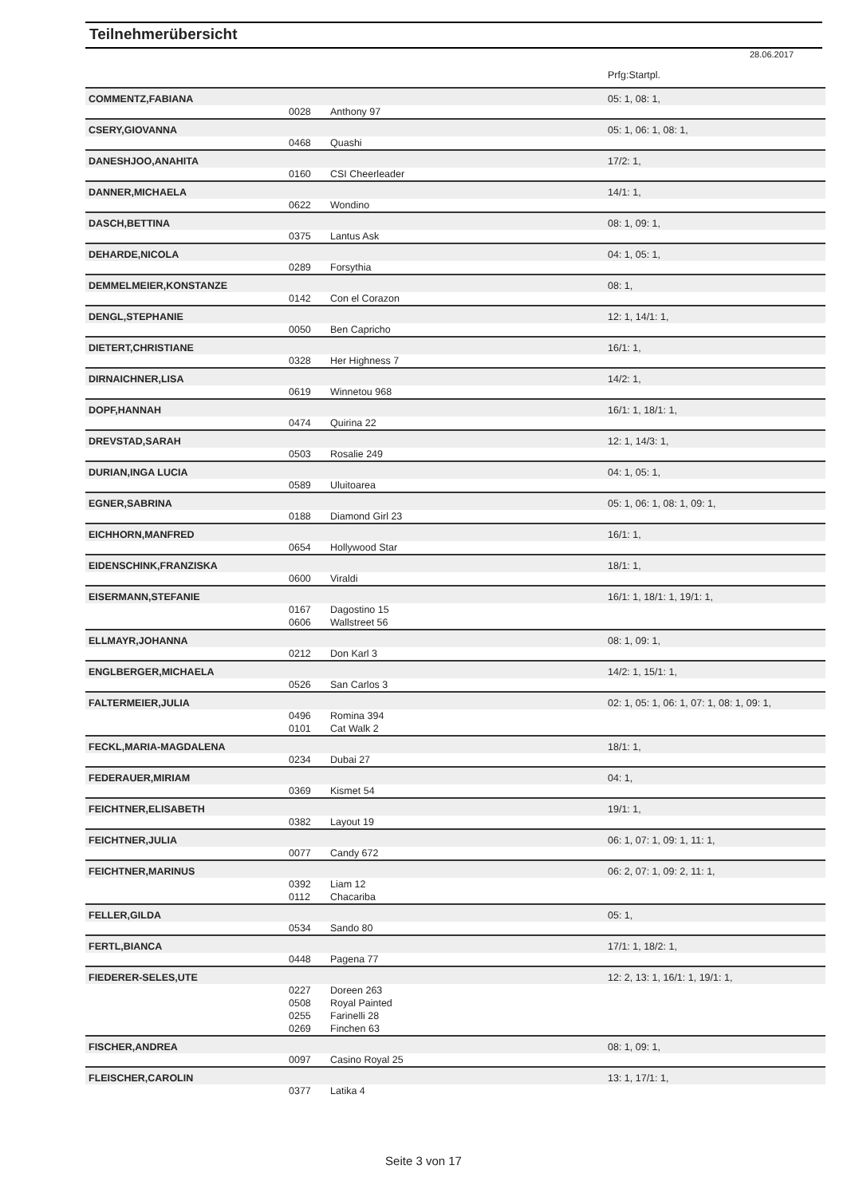Teilnehmerübersicht
28.06.2017
| | | | Prfg:Startpl. |
| COMMENTZ,FABIANA | | | 05: 1, 08: 1, |
| | 0028 | Anthony 97 | |
| CSERY,GIOVANNA | | | 05: 1, 06: 1, 08: 1, |
| | 0468 | Quashi | |
| DANESHJOO,ANAHITA | | | 17/2: 1, |
| | 0160 | CSI Cheerleader | |
| DANNER,MICHAELA | | | 14/1: 1, |
| | 0622 | Wondino | |
| DASCH,BETTINA | | | 08: 1, 09: 1, |
| | 0375 | Lantus Ask | |
| DEHARDE,NICOLA | | | 04: 1, 05: 1, |
| | 0289 | Forsythia | |
| DEMMELMEIER,KONSTANZE | | | 08: 1, |
| | 0142 | Con el Corazon | |
| DENGL,STEPHANIE | | | 12: 1, 14/1: 1, |
| | 0050 | Ben Capricho | |
| DIETERT,CHRISTIANE | | | 16/1: 1, |
| | 0328 | Her Highness 7 | |
| DIRNAICHNER,LISA | | | 14/2: 1, |
| | 0619 | Winnetou 968 | |
| DOPF,HANNAH | | | 16/1: 1, 18/1: 1, |
| | 0474 | Quirina 22 | |
| DREVSTAD,SARAH | | | 12: 1, 14/3: 1, |
| | 0503 | Rosalie 249 | |
| DURIAN,INGA LUCIA | | | 04: 1, 05: 1, |
| | 0589 | Uluitoarea | |
| EGNER,SABRINA | | | 05: 1, 06: 1, 08: 1, 09: 1, |
| | 0188 | Diamond Girl 23 | |
| EICHHORN,MANFRED | | | 16/1: 1, |
| | 0654 | Hollywood Star | |
| EIDENSCHINK,FRANZISKA | | | 18/1: 1, |
| | 0600 | Viraldi | |
| EISERMANN,STEFANIE | | | 16/1: 1, 18/1: 1, 19/1: 1, |
| | 0167 | Dagostino 15 | |
| | 0606 | Wallstreet 56 | |
| ELLMAYR,JOHANNA | | | 08: 1, 09: 1, |
| | 0212 | Don Karl 3 | |
| ENGLBERGER,MICHAELA | | | 14/2: 1, 15/1: 1, |
| | 0526 | San Carlos 3 | |
| FALTERMEIER,JULIA | | | 02: 1, 05: 1, 06: 1, 07: 1, 08: 1, 09: 1, |
| | 0496 | Romina 394 | |
| | 0101 | Cat Walk 2 | |
| FECKL,MARIA-MAGDALENA | | | 18/1: 1, |
| | 0234 | Dubai 27 | |
| FEDERAUER,MIRIAM | | | 04: 1, |
| | 0369 | Kismet 54 | |
| FEICHTNER,ELISABETH | | | 19/1: 1, |
| | 0382 | Layout 19 | |
| FEICHTNER,JULIA | | | 06: 1, 07: 1, 09: 1, 11: 1, |
| | 0077 | Candy 672 | |
| FEICHTNER,MARINUS | | | 06: 2, 07: 1, 09: 2, 11: 1, |
| | 0392 | Liam 12 | |
| | 0112 | Chacariba | |
| FELLER,GILDA | | | 05: 1, |
| | 0534 | Sando 80 | |
| FERTL,BIANCA | | | 17/1: 1, 18/2: 1, |
| | 0448 | Pagena 77 | |
| FIEDERER-SELES,UTE | | | 12: 2, 13: 1, 16/1: 1, 19/1: 1, |
| | 0227 | Doreen 263 | |
| | 0508 | Royal Painted | |
| | 0255 | Farinelli 28 | |
| | 0269 | Finchen 63 | |
| FISCHER,ANDREA | | | 08: 1, 09: 1, |
| | 0097 | Casino Royal 25 | |
| FLEISCHER,CAROLIN | | | 13: 1, 17/1: 1, |
| | 0377 | Latika 4 | |
Seite 3 von 17